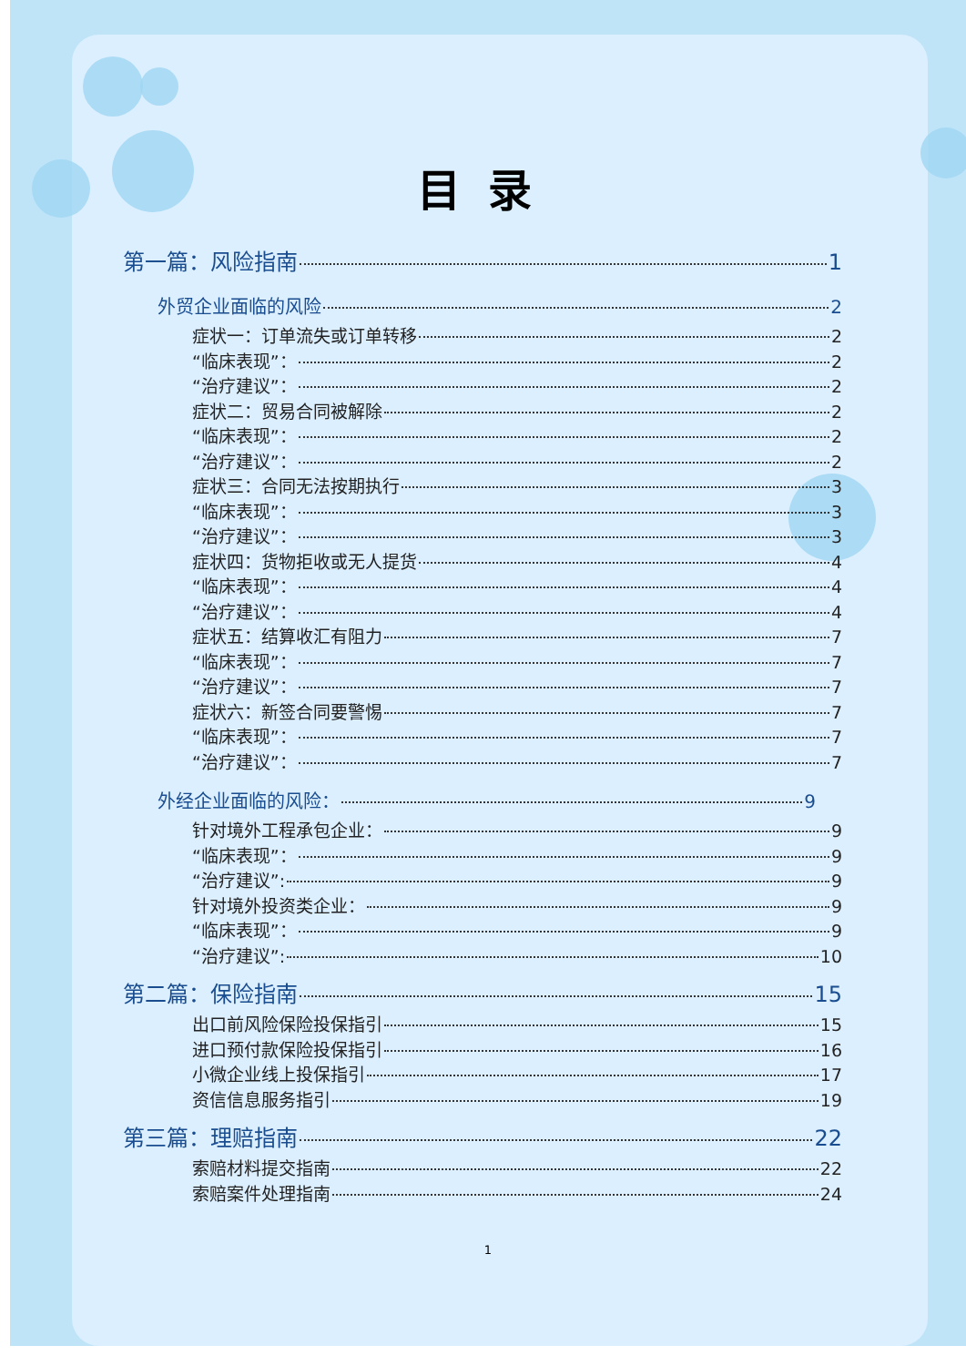目录
第一篇：风险指南 1
外贸企业面临的风险 2
症状一：订单流失或订单转移 2
“临床表现”： 2
“治疗建议”： 2
症状二：贸易合同被解除 2
“临床表现”： 2
“治疗建议”： 2
症状三：合同无法按期执行 3
“临床表现”： 3
“治疗建议”： 3
症状四：货物拒收或无人提货 4
“临床表现”： 4
“治疗建议”： 4
症状五：结算收汇有阻力 7
“临床表现”： 7
“治疗建议”： 7
症状六：新签合同要警惕 7
“临床表现”： 7
“治疗建议”： 7
外经企业面临的风险： 9
针对境外工程承包企业： 9
“临床表现”： 9
“治疗建议”: 9
针对境外投资类企业： 9
“临床表现”： 9
“治疗建议”: 10
第二篇：保险指南 15
出口前风险保险投保指引 15
进口预付款保险投保指引 16
小微企业线上投保指引 17
资信信息服务指引 19
第三篇：理赔指南 22
索赔材料提交指南 22
索赔案件处理指南 24
1